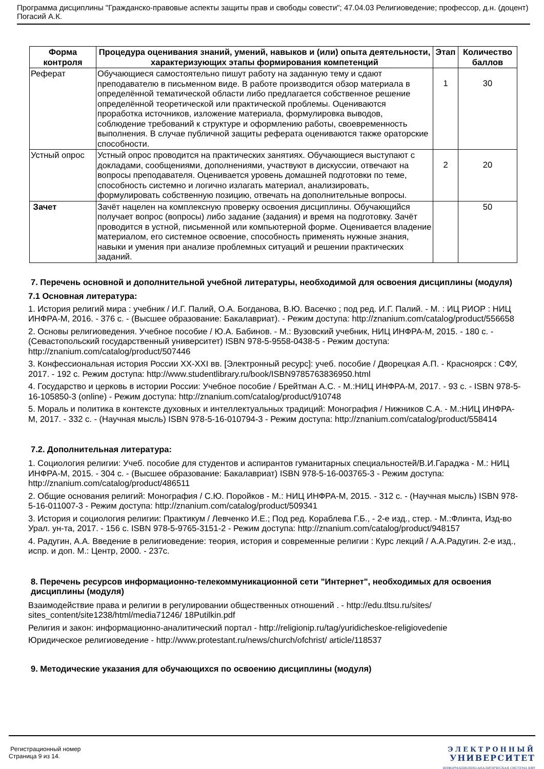Программа дисциплины "Гражданско-правовые аспекты защиты прав и свободы совести"; 47.04.03 Религиоведение; профессор, д.н. (доцент) Погасий А.К.
| Форма контроля | Процедура оценивания знаний, умений, навыков и (или) опыта деятельности, характеризующих этапы формирования компетенций | Этап | Количество баллов |
| --- | --- | --- | --- |
| Реферат | Обучающиеся самостоятельно пишут работу на заданную тему и сдают преподавателю в письменном виде. В работе производится обзор материала в определённой тематической области либо предлагается собственное решение определённой теоретической или практической проблемы. Оцениваются проработка источников, изложение материала, формулировка выводов, соблюдение требований к структуре и оформлению работы, своевременность выполнения. В случае публичной защиты реферата оцениваются также ораторские способности. | 1 | 30 |
| Устный опрос | Устный опрос проводится на практических занятиях. Обучающиеся выступают с докладами, сообщениями, дополнениями, участвуют в дискуссии, отвечают на вопросы преподавателя. Оценивается уровень домашней подготовки по теме, способность системно и логично излагать материал, анализировать, формулировать собственную позицию, отвечать на дополнительные вопросы. | 2 | 20 |
| Зачет | Зачёт нацелен на комплексную проверку освоения дисциплины. Обучающийся получает вопрос (вопросы) либо задание (задания) и время на подготовку. Зачёт проводится в устной, письменной или компьютерной форме. Оценивается владение материалом, его системное освоение, способность применять нужные знания, навыки и умения при анализе проблемных ситуаций и решении практических заданий. | | 50 |
7. Перечень основной и дополнительной учебной литературы, необходимой для освоения дисциплины (модуля)
7.1 Основная литература:
1. История религий мира : учебник / И.Г. Палий, О.А. Богданова, В.Ю. Васечко ; под ред. И.Г. Палий. - М. : ИЦ РИОР : НИЦ ИНФРА-М, 2016. - 376 с. - (Высшее образование: Бакалавриат). - Режим доступа: http://znanium.com/catalog/product/556658
2. Основы религиоведения. Учебное пособие / Ю.А. Бабинов. - М.: Вузовский учебник, НИЦ ИНФРА-М, 2015. - 180 с. - (Севастопольский государственный университет) ISBN 978-5-9558-0438-5 - Режим доступа: http://znanium.com/catalog/product/507446
3. Конфессиональная история России XX-XXI вв. [Электронный ресурс]: учеб. пособие / Дворецкая А.П. - Красноярск : СФУ, 2017. - 192 с. Режим доступа: http://www.studentlibrary.ru/book/ISBN9785763836950.html
4. Государство и церковь в истории России: Учебное пособие / Брейтман А.С. - М.:НИЦ ИНФРА-М, 2017. - 93 с. - ISBN 978-5-16-105850-3 (online) - Режим доступа: http://znanium.com/catalog/product/910748
5. Мораль и политика в контексте духовных и интеллектуальных традиций: Монография / Нижников С.А. - М.:НИЦ ИНФРА-М, 2017. - 332 с. - (Научная мысль) ISBN 978-5-16-010794-3 - Режим доступа: http://znanium.com/catalog/product/558414
7.2. Дополнительная литература:
1. Социология религии: Учеб. пособие для студентов и аспирантов гуманитарных специальностей/В.И.Гараджа - М.: НИЦ ИНФРА-М, 2015. - 304 с. - (Высшее образование: Бакалавриат) ISBN 978-5-16-003765-3 - Режим доступа: http://znanium.com/catalog/product/486511
2. Общие основания религий: Монография / С.Ю. Поройков - М.: НИЦ ИНФРА-М, 2015. - 312 с. - (Научная мысль) ISBN 978-5-16-011007-3 - Режим доступа: http://znanium.com/catalog/product/509341
3. История и социология религии: Практикум / Левченко И.Е.; Под ред. Кораблева Г.Б., - 2-е изд., стер. - М.:Флинта, Изд-во Урал. ун-та, 2017. - 156 с. ISBN 978-5-9765-3151-2 - Режим доступа: http://znanium.com/catalog/product/948157
4. Радугин, А.А. Введение в религиоведение: теория, история и современные религии : Курс лекций / А.А.Радугин. 2-е изд., испр. и доп. М.: Центр, 2000. - 237с.
8. Перечень ресурсов информационно-телекоммуникационной сети "Интернет", необходимых для освоения дисциплины (модуля)
Взаимодействие права и религии в регулировании общественных отношений . - http://edu.tltsu.ru/sites/ sites_content/site1238/html/media71246/ 18Putilkin.pdf
Религия и закон: информационно-аналитический портал - http://religionip.ru/tag/yuridicheskoe-religiovedenie
Юридическое религиоведение - http://www.protestant.ru/news/church/ofchrist/ article/118537
9. Методические указания для обучающихся по освоению дисциплины (модуля)
Регистрационный номер
Страница 9 из 14.
ЭЛЕКТРОННЫЙ
УНИВЕРСИТЕТ
ИНФОРМАЦИОННО-АНАЛИТИЧЕСКАЯ СИСТЕМА КФУ